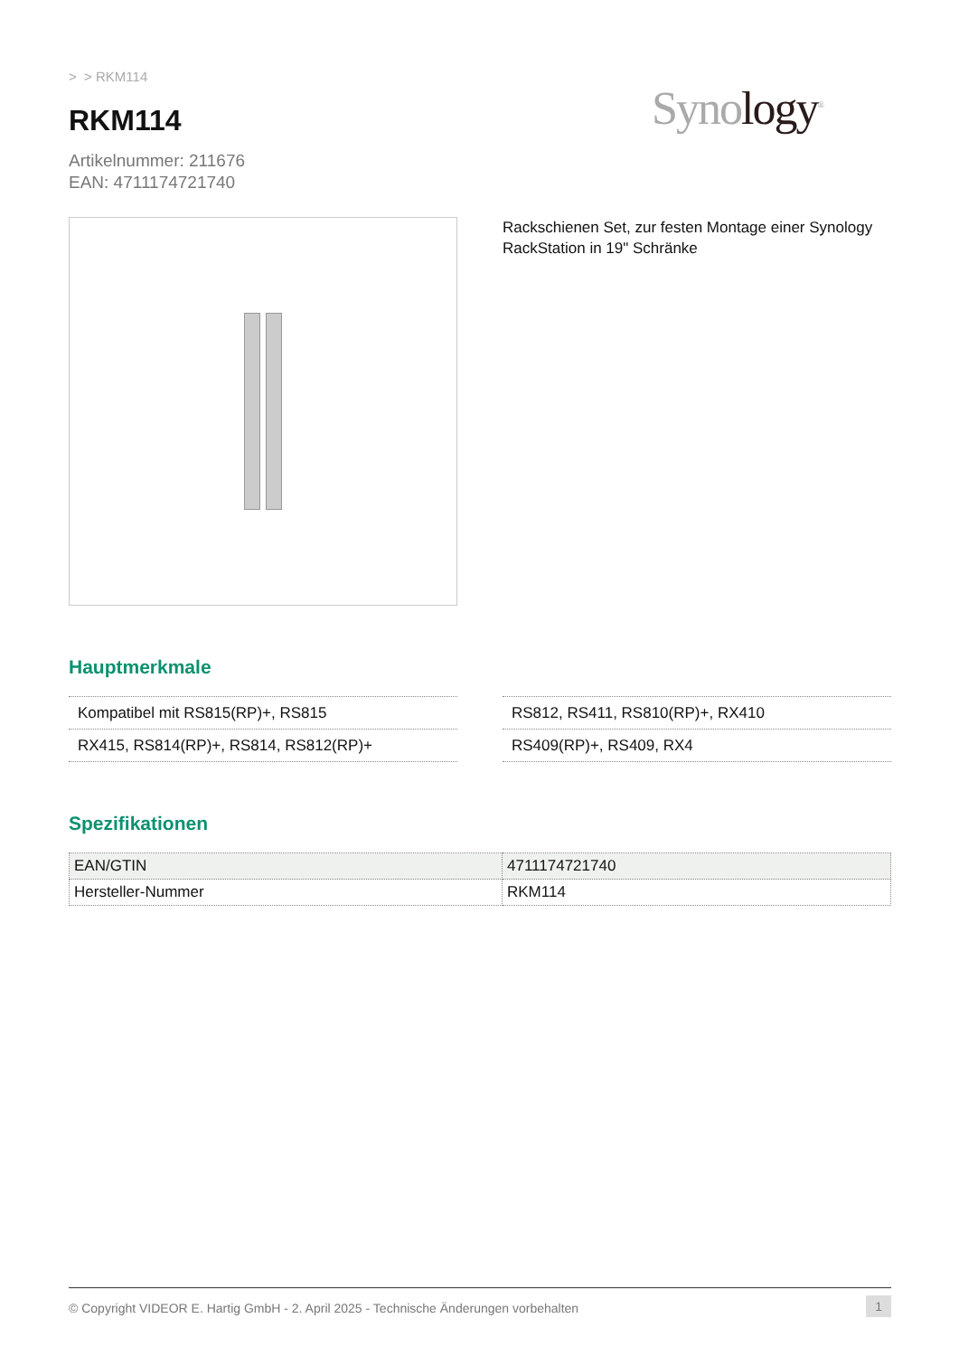> > RKM114
RKM114
Artikelnummer: 211676
EAN: 4711174721740
Synology<sup>®</sup>
Rackschienen Set, zur festen Montage einer Synology RackStation in 19" Schränke
Hauptmerkmale
Kompatibel mit RS815(RP)+, RS815
RX415, RS814(RP)+, RS814, RS812(RP)+
RS812, RS411, RS810(RP)+, RX410
RS409(RP)+, RS409, RX4
Spezifikationen
| EAN/GTIN | 4711174721740 |
| Hersteller-Nummer | RKM114 |
© Copyright VIDEOR E. Hartig GmbH - 2. April 2025 - Technische Änderungen vorbehalten 1